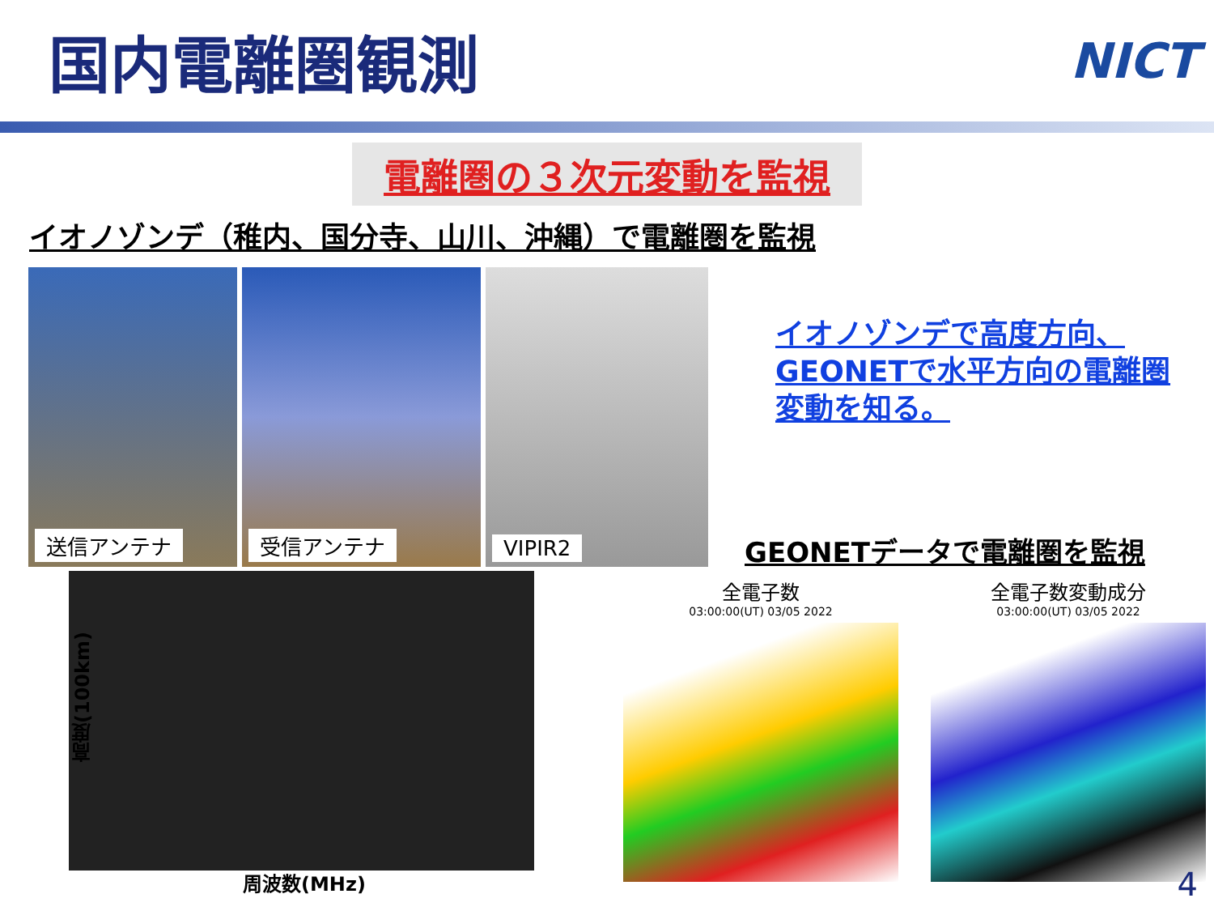国内電離圏観測
NICT
電離圏の３次元変動を監視
イオノゾンデ（稚内、国分寺、山川、沖縄）で電離圏を監視
送信アンテナ 受信アンテナ VIPIR2
イオノゾンデで高度方向、
GEONETで水平方向の電離圏
変動を知る。
GEONETデータで電離圏を監視
高度(100km)
周波数(MHz)
全電子数
03:00:00(UT) 03/05 2022
全電子数変動成分
03:00:00(UT) 03/05 2022
4